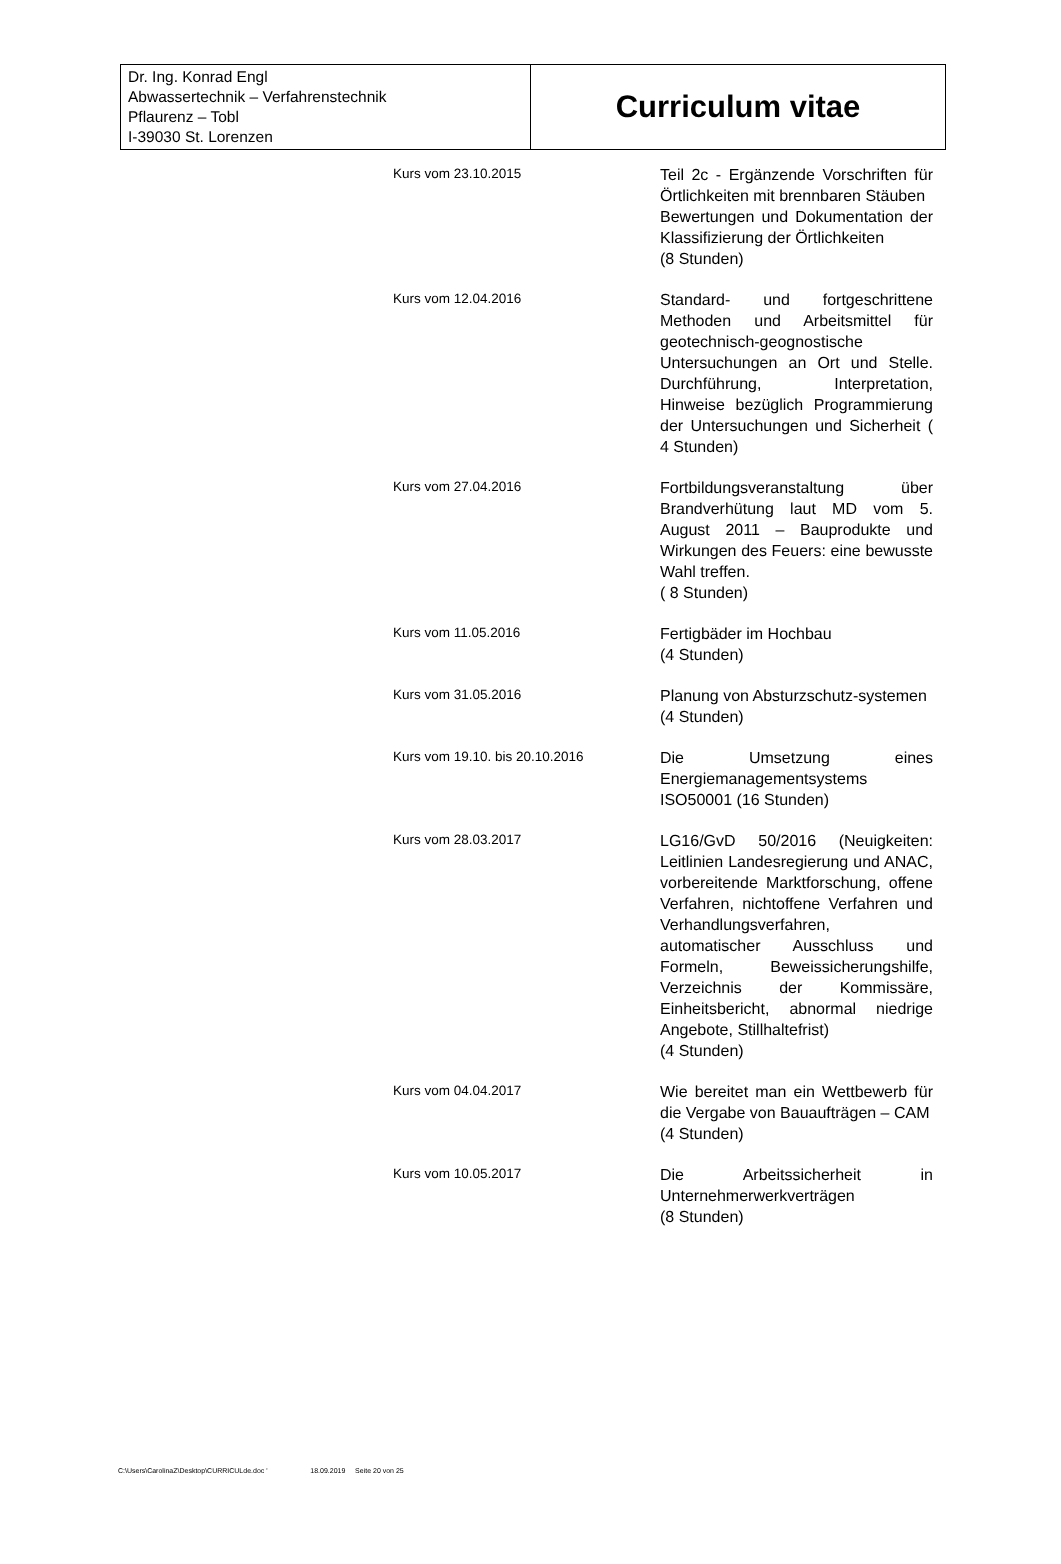| Dr. Ing. Konrad Engl Abwassertechnik – Verfahrenstechnik Pflaurenz – Tobl I-39030 St. Lorenzen | Curriculum vitae |
| Kurs vom 23.10.2015 | Teil 2c - Ergänzende Vorschriften für Örtlichkeiten mit brennbaren Stäuben Bewertungen und Dokumentation der Klassifizierung der Örtlichkeiten (8 Stunden) |
| Kurs vom 12.04.2016 | Standard- und fortgeschrittene Methoden und Arbeitsmittel für geotechnisch-geognostische Untersuchungen an Ort und Stelle. Durchführung, Interpretation, Hinweise bezüglich Programmierung der Untersuchungen und Sicherheit ( 4 Stunden) |
| Kurs vom 27.04.2016 | Fortbildungsveranstaltung über Brandverhütung laut MD vom 5. August 2011 – Bauprodukte und Wirkungen des Feuers: eine bewusste Wahl treffen. ( 8 Stunden) |
| Kurs vom 11.05.2016 | Fertigbäder im Hochbau (4 Stunden) |
| Kurs vom 31.05.2016 | Planung von Absturzschutz-systemen (4 Stunden) |
| Kurs vom 19.10. bis 20.10.2016 | Die Umsetzung eines Energiemanagementsystems ISO50001 (16 Stunden) |
| Kurs vom 28.03.2017 | LG16/GvD 50/2016 (Neuigkeiten: Leitlinien Landesregierung und ANAC, vorbereitende Marktforschung, offene Verfahren, nichtoffene Verfahren und Verhandlungsverfahren, automatischer Ausschluss und Formeln, Beweissicherungshilfe, Verzeichnis der Kommissäre, Einheitsbericht, abnormal niedrige Angebote, Stillhaltefrist) (4 Stunden) |
| Kurs vom 04.04.2017 | Wie bereitet man ein Wettbewerb für die Vergabe von Bauaufträgen – CAM (4 Stunden) |
| Kurs vom 10.05.2017 | Die Arbeitssicherheit in Unternehmerwerkverträgen (8 Stunden) |
C:\Users\CarolinaZ\Desktop\CURRICULde.doc ' 18.09.2019 Seite 20 von 25